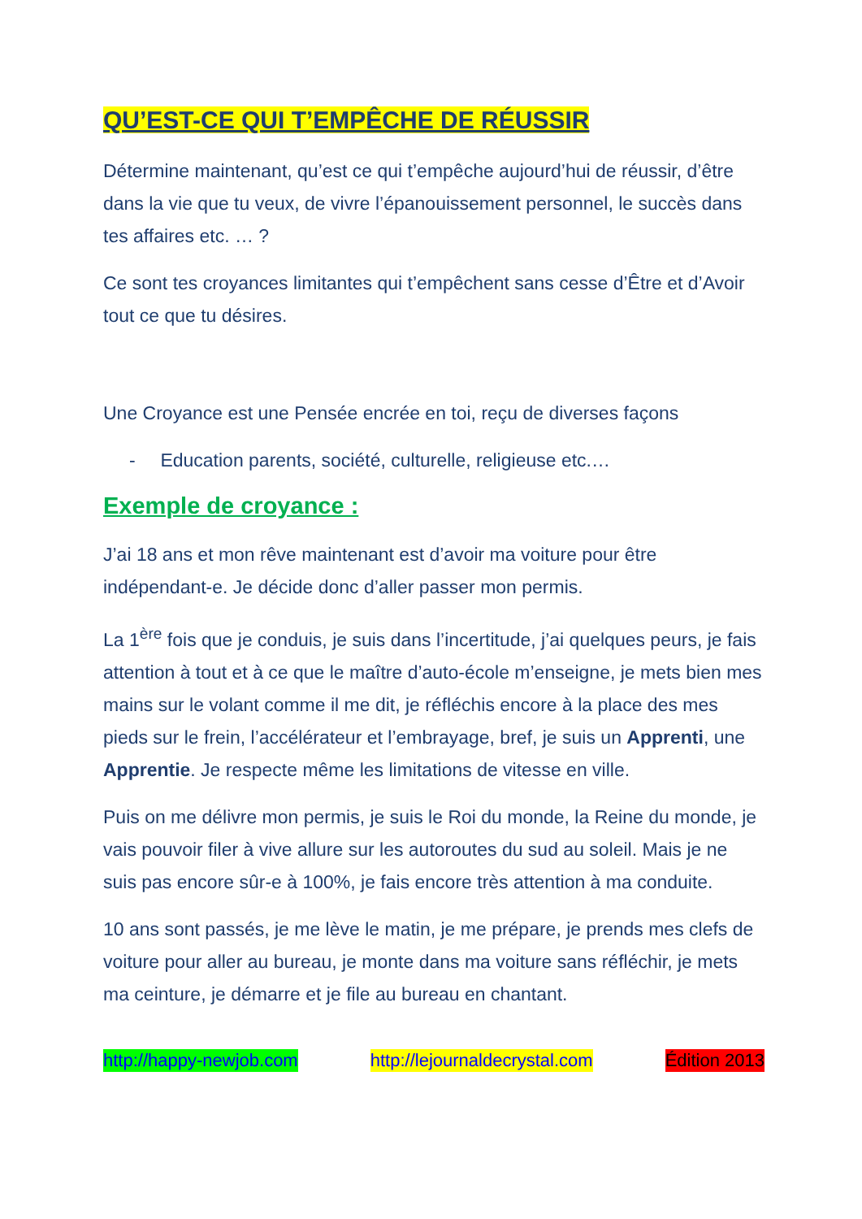QU’EST-CE QUI T’EMPÊCHE DE RÉUSSIR
Détermine maintenant, qu’est ce qui t’empêche aujourd’hui de réussir, d’être dans la vie que tu veux, de vivre l’épanouissement personnel, le succès dans tes affaires etc. … ?
Ce sont tes croyances limitantes qui t’empêchent sans cesse d’Être et d’Avoir tout ce que tu désires.
Une Croyance est une Pensée encrée en toi, reçu de diverses façons
- Education parents, société, culturelle, religieuse etc.…
Exemple de croyance :
J’ai 18 ans et mon rêve maintenant est d’avoir ma voiture pour être indépendant-e. Je décide donc d’aller passer mon permis.
La 1<sup>ère</sup> fois que je conduis, je suis dans l’incertitude, j’ai quelques peurs, je fais attention à tout et à ce que le maître d’auto-école m’enseigne, je mets bien mes mains sur le volant comme il me dit, je réfléchis encore à la place des mes pieds sur le frein, l’accélérateur et l’embrayage, bref, je suis un Apprenti, une Apprentie. Je respecte même les limitations de vitesse en ville.
Puis on me délivre mon permis, je suis le Roi du monde, la Reine du monde, je vais pouvoir filer à vive allure sur les autoroutes du sud au soleil. Mais je ne suis pas encore sûr-e à 100%, je fais encore très attention à ma conduite.
10 ans sont passés, je me lève le matin, je me prépare, je prends mes clefs de voiture pour aller au bureau, je monte dans ma voiture sans réfléchir, je mets ma ceinture, je démarre et je file au bureau en chantant.
http://happy-newjob.com http://lejournaldecrystal.com Édition 2013